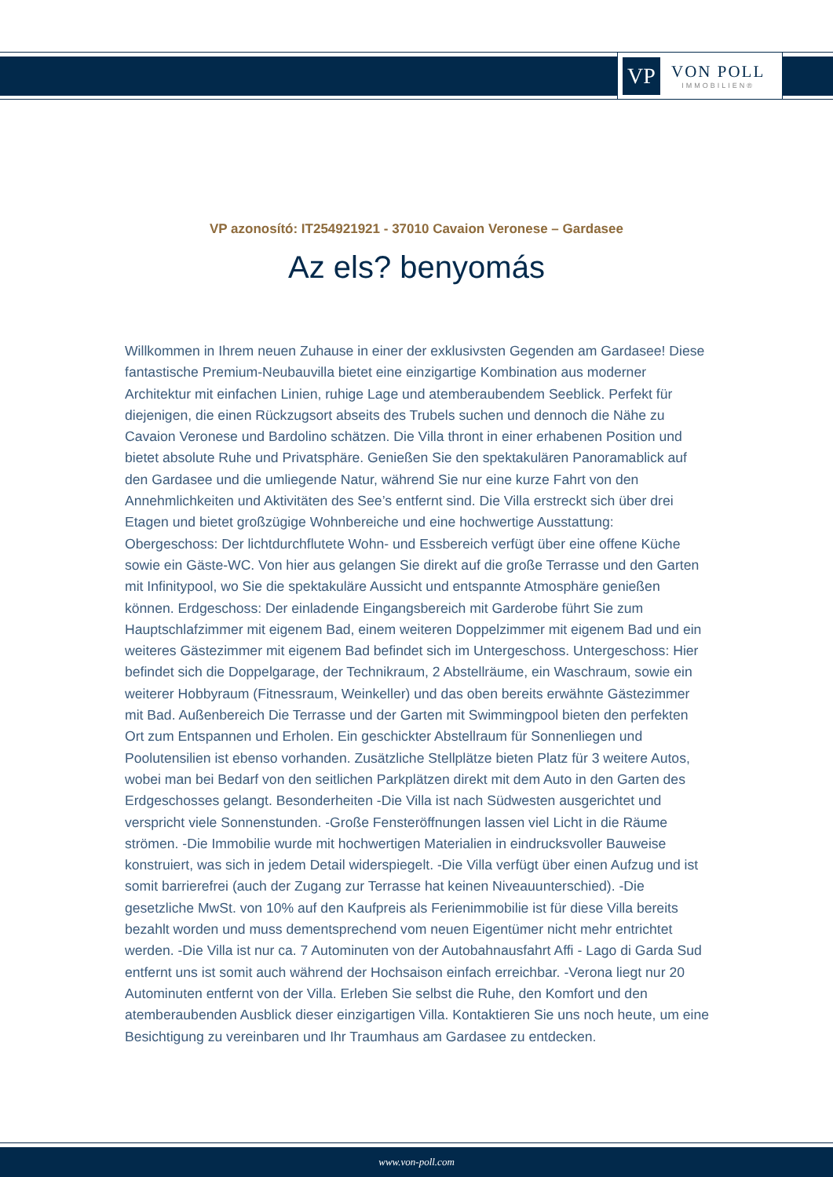VP
VON POLL
IMMOBILIEN®
VP azonosító: IT254921921 - 37010 Cavaion Veronese – Gardasee
Az els? benyomás
Willkommen in Ihrem neuen Zuhause in einer der exklusivsten Gegenden am Gardasee! Diese fantastische Premium-Neubauvilla bietet eine einzigartige Kombination aus moderner Architektur mit einfachen Linien, ruhige Lage und atemberaubendem Seeblick. Perfekt für diejenigen, die einen Rückzugsort abseits des Trubels suchen und dennoch die Nähe zu Cavaion Veronese und Bardolino schätzen. Die Villa thront in einer erhabenen Position und bietet absolute Ruhe und Privatsphäre. Genießen Sie den spektakulären Panoramablick auf den Gardasee und die umliegende Natur, während Sie nur eine kurze Fahrt von den Annehmlichkeiten und Aktivitäten des See’s entfernt sind. Die Villa erstreckt sich über drei Etagen und bietet großzügige Wohnbereiche und eine hochwertige Ausstattung: Obergeschoss: Der lichtdurchflutete Wohn- und Essbereich verfügt über eine offene Küche sowie ein Gäste-WC. Von hier aus gelangen Sie direkt auf die große Terrasse und den Garten mit Infinitypool, wo Sie die spektakuläre Aussicht und entspannte Atmosphäre genießen können. Erdgeschoss: Der einladende Eingangsbereich mit Garderobe führt Sie zum Hauptschlafzimmer mit eigenem Bad, einem weiteren Doppelzimmer mit eigenem Bad und ein weiteres Gästezimmer mit eigenem Bad befindet sich im Untergeschoss. Untergeschoss: Hier befindet sich die Doppelgarage, der Technikraum, 2 Abstellräume, ein Waschraum, sowie ein weiterer Hobbyraum (Fitnessraum, Weinkeller) und das oben bereits erwähnte Gästezimmer mit Bad. Außenbereich Die Terrasse und der Garten mit Swimmingpool bieten den perfekten Ort zum Entspannen und Erholen. Ein geschickter Abstellraum für Sonnenliegen und Poolutensilien ist ebenso vorhanden. Zusätzliche Stellplätze bieten Platz für 3 weitere Autos, wobei man bei Bedarf von den seitlichen Parkplätzen direkt mit dem Auto in den Garten des Erdgeschosses gelangt. Besonderheiten -Die Villa ist nach Südwesten ausgerichtet und verspricht viele Sonnenstunden. -Große Fensteröffnungen lassen viel Licht in die Räume strömen. -Die Immobilie wurde mit hochwertigen Materialien in eindrucksvoller Bauweise konstruiert, was sich in jedem Detail widerspiegelt. -Die Villa verfügt über einen Aufzug und ist somit barrierefrei (auch der Zugang zur Terrasse hat keinen Niveauunterschied). -Die gesetzliche MwSt. von 10% auf den Kaufpreis als Ferienimmobilie ist für diese Villa bereits bezahlt worden und muss dementsprechend vom neuen Eigentümer nicht mehr entrichtet werden. -Die Villa ist nur ca. 7 Autominuten von der Autobahnausfahrt Affi - Lago di Garda Sud entfernt uns ist somit auch während der Hochsaison einfach erreichbar. -Verona liegt nur 20 Autominuten entfernt von der Villa. Erleben Sie selbst die Ruhe, den Komfort und den atemberaubenden Ausblick dieser einzigartigen Villa. Kontaktieren Sie uns noch heute, um eine Besichtigung zu vereinbaren und Ihr Traumhaus am Gardasee zu entdecken.
www.von-poll.com